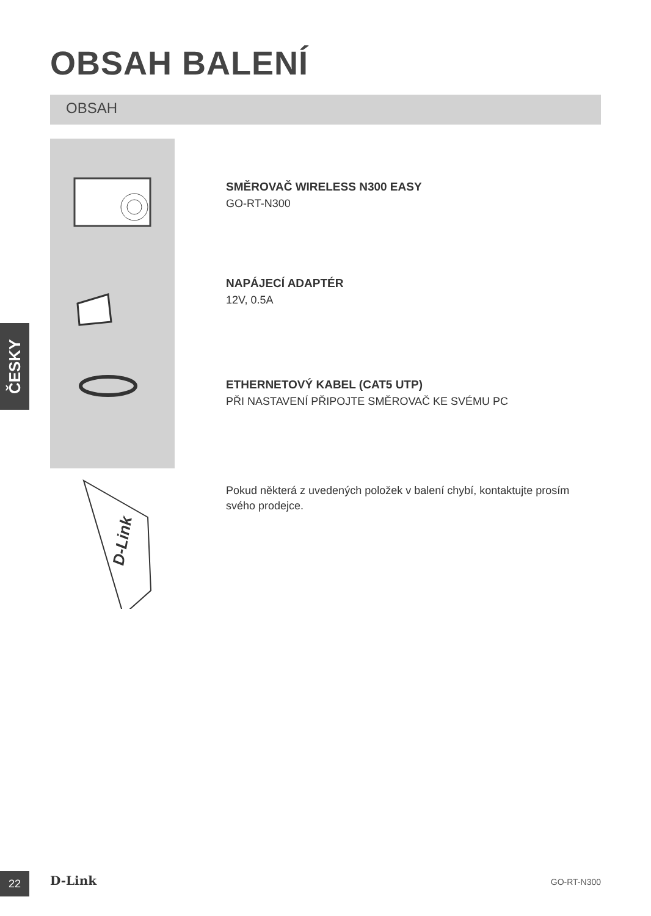OBSAH BALENÍ
OBSAH
D-Link
ČESKY
SMĚROVAČ WIRELESS N300 EASY
GO-RT-N300
NAPÁJECÍ ADAPTÉR
12V, 0.5A
ETHERNETOVÝ KABEL (CAT5 UTP)
PŘI NASTAVENÍ PŘIPOJTE SMĚROVAČ KE SVÉMU PC
Pokud některá z uvedených položek v balení chybí, kontaktujte prosím svého prodejce.
22 D-Link GO-RT-N300